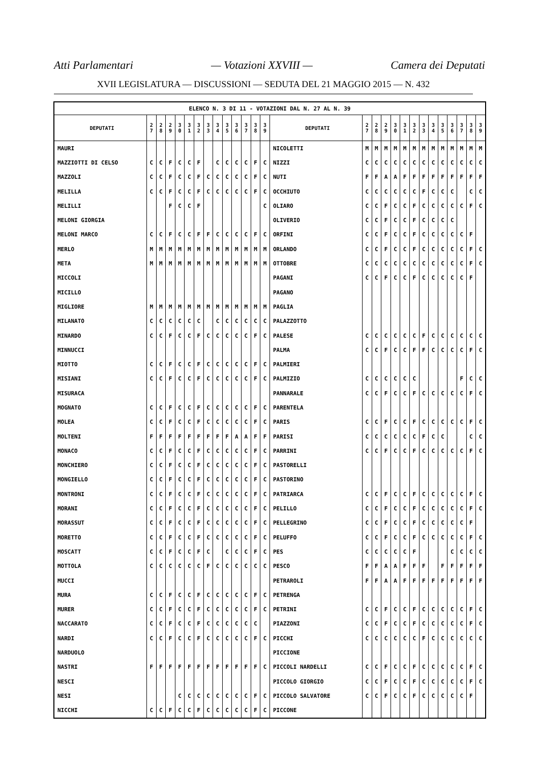Atti Parlamentari — Votazioni XXVIII — Camera dei Deputati
XVII LEGISLATURA — DISCUSSIONI — SEDUTA DEL 21 MAGGIO 2015 — N. 432
| ELENCO N. 3 DI 11 - VOTAZIONI DAL N. 27 AL N. 39 | | | | | | | | | | | | | | | | | | | | | | | | | | | |
| --- | --- | --- | --- | --- | --- | --- | --- | --- | --- | --- | --- | --- | --- | --- | --- | --- | --- | --- | --- | --- | --- | --- | --- | --- | --- | --- | --- |
| DEPUTATI | 2 7 | 2 8 | 2 9 | 3 0 | 3 1 | 3 2 | 3 3 | 3 4 | 3 5 | 3 6 | 3 7 | 3 8 | 3 9 | DEPUTATI | 2 7 | 2 8 | 2 9 | 3 0 | 3 1 | 3 2 | 3 3 | 3 4 | 3 5 | 3 6 | 3 7 | 3 8 | 3 9 |
| MAURI | | | | | | | | | | | | | | NICOLETTI | M | M | M | M | M | M | M | M | M | M | M | M | M |
| MAZZIOTTI DI CELSO | C | C | F | C | C | F | | C | C | C | C | F | C | NIZZI | C | C | C | C | C | C | C | C | C | C | C | C | C |
| MAZZOLI | C | C | F | C | C | F | C | C | C | C | C | F | C | NUTI | F | F | A | A | F | F | F | F | F | F | F | F | F |
| MELILLA | C | C | F | C | C | F | C | C | C | C | C | F | C | OCCHIUTO | C | C | C | C | C | C | F | C | C | C | | C | C |
| MELILLI | | | F | C | C | F | | | | | | | C | OLIARO | C | C | F | C | C | F | C | C | C | C | C | F | C |
| MELONI GIORGIA | | | | | | | | | | | | | | OLIVERIO | C | C | F | C | C | F | C | C | C | C | | | |
| MELONI MARCO | C | C | F | C | C | F | F | C | C | C | C | F | C | ORFINI | C | C | F | C | C | F | C | C | C | C | C | F | |
| MERLO | M | M | M | M | M | M | M | M | M | M | M | M | M | ORLANDO | C | C | F | C | C | F | C | C | C | C | C | F | C |
| META | M | M | M | M | M | M | M | M | M | M | M | M | M | OTTOBRE | C | C | C | C | C | C | C | C | C | C | C | F | C |
| MICCOLI | | | | | | | | | | | | | | PAGANI | C | C | F | C | C | F | C | C | C | C | C | F | |
| MICILLO | | | | | | | | | | | | | | PAGANO | | | | | | | | | | | | | |
| MIGLIORE | M | M | M | M | M | M | M | M | M | M | M | M | M | PAGLIA | | | | | | | | | | | | | |
| MILANATO | C | C | C | C | C | C | | C | C | C | C | C | C | PALAZZOTTO | | | | | | | | | | | | | |
| MINARDO | C | C | F | C | C | F | C | C | C | C | C | F | C | PALESE | C | C | C | C | C | C | F | C | C | C | C | C | C |
| MINNUCCI | | | | | | | | | | | | | | PALMA | C | C | F | C | C | F | F | C | C | C | C | F | C |
| MIOTTO | C | C | F | C | C | F | C | C | C | C | C | F | C | PALMIERI | | | | | | | | | | | | | |
| MISIANI | C | C | F | C | C | F | C | C | C | C | C | F | C | PALMIZIO | C | C | C | C | C | C | | | | | F | C | C |
| MISURACA | | | | | | | | | | | | | | PANNARALE | C | C | F | C | C | F | C | C | C | C | C | F | C |
| MOGNATO | C | C | F | C | C | F | C | C | C | C | C | F | C | PARENTELA | | | | | | | | | | | | | |
| MOLEA | C | C | F | C | C | F | C | C | C | C | C | F | C | PARIS | C | C | F | C | C | F | C | C | C | C | C | F | C |
| MOLTENI | F | F | F | F | F | F | F | F | F | A | A | F | F | PARISI | C | C | C | C | C | C | F | C | C | | | C | C |
| MONACO | C | C | F | C | C | F | C | C | C | C | C | F | C | PARRINI | C | C | F | C | C | F | C | C | C | C | C | F | C |
| MONCHIERO | C | C | F | C | C | F | C | C | C | C | C | F | C | PASTORELLI | | | | | | | | | | | | | |
| MONGIELLO | C | C | F | C | C | F | C | C | C | C | C | F | C | PASTORINO | | | | | | | | | | | | | |
| MONTRONI | C | C | F | C | C | F | C | C | C | C | C | F | C | PATRIARCA | C | C | F | C | C | F | C | C | C | C | C | F | C |
| MORANI | C | C | F | C | C | F | C | C | C | C | C | F | C | PELILLO | C | C | F | C | C | F | C | C | C | C | C | F | C |
| MORASSUT | C | C | F | C | C | F | C | C | C | C | C | F | C | PELLEGRINO | C | C | F | C | C | F | C | C | C | C | C | F | |
| MORETTO | C | C | F | C | C | F | C | C | C | C | C | F | C | PELUFFO | C | C | F | C | C | F | C | C | C | C | C | F | C |
| MOSCATT | C | C | F | C | C | F | C | | C | C | C | F | C | PES | C | C | C | C | C | F | | | | C | C | C | C |
| MOTTOLA | C | C | C | C | C | C | F | C | C | C | C | C | C | PESCO | F | F | A | A | F | F | F | | F | F | F | F | F |
| MUCCI | | | | | | | | | | | | | | PETRAROLI | F | F | A | A | F | F | F | F | F | F | F | F | F |
| MURA | C | C | F | C | C | F | C | C | C | C | C | F | C | PETRENGA | | | | | | | | | | | | | |
| MURER | C | C | F | C | C | F | C | C | C | C | C | F | C | PETRINI | C | C | F | C | C | F | C | C | C | C | C | F | C |
| NACCARATO | C | C | F | C | C | F | C | C | C | C | C | C | | PIAZZONI | C | C | F | C | C | F | C | C | C | C | C | F | C |
| NARDI | C | C | F | C | C | F | C | C | C | C | C | F | C | PICCHI | C | C | C | C | C | C | F | C | C | C | C | C | C |
| NARDUOLO | | | | | | | | | | | | | | PICCIONE | | | | | | | | | | | | | |
| NASTRI | F | F | F | F | F | F | F | F | F | F | F | F | C | PICCOLI NARDELLI | C | C | F | C | C | F | C | C | C | C | C | F | C |
| NESCI | | | | | | | | | | | | | | PICCOLO GIORGIO | C | C | F | C | C | F | C | C | C | C | C | F | C |
| NESI | | | | C | C | C | C | C | C | C | C | F | C | PICCOLO SALVATORE | C | C | F | C | C | F | C | C | C | C | C | F | |
| NICCHI | C | C | F | C | C | F | C | C | C | C | C | F | C | PICCONE | | | | | | | | | | | | | |